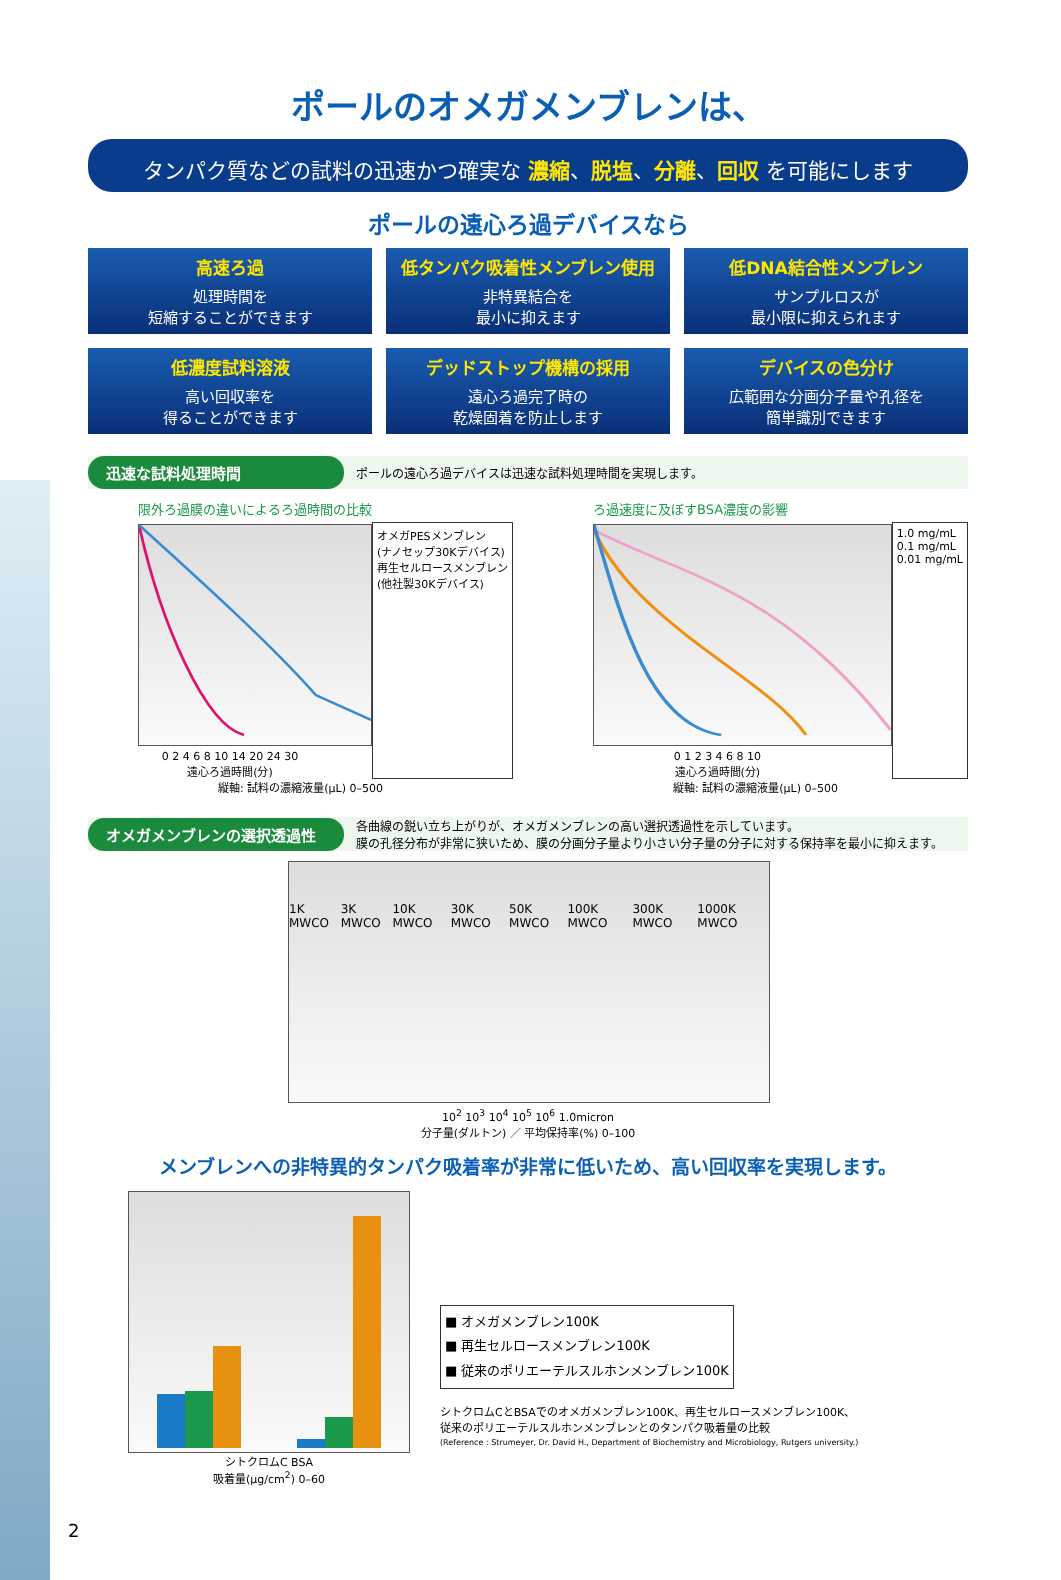ポールのオメガメンブレンは、
タンパク質などの試料の迅速かつ確実な 濃縮、脱塩、分離、回収 を可能にします
ポールの遠心ろ過デバイスなら
高速ろ過
処理時間を
短縮することができます
低タンパク吸着性メンブレン使用
非特異結合を
最小に抑えます
低DNA結合性メンブレン
サンプルロスが
最小限に抑えられます
低濃度試料溶液
高い回収率を
得ることができます
デッドストップ機構の採用
遠心ろ過完了時の
乾燥固着を防止します
デバイスの色分け
広範囲な分画分子量や孔径を
簡単識別できます
迅速な試料処理時間 ポールの遠心ろ過デバイスは迅速な試料処理時間を実現します。
限外ろ過膜の違いによるろ過時間の比較
0 2 4 6 8 10 14 20 24 30
遠心ろ過時間(分)
オメガPESメンブレン
(ナノセップ30Kデバイス)
再生セルロースメンブレン
(他社製30Kデバイス)
縦軸: 試料の濃縮液量(μL) 0–500
ろ過速度に及ぼすBSA濃度の影響
0 1 2 3 4 6 8 10
遠心ろ過時間(分)
1.0 mg/mL
0.1 mg/mL
0.01 mg/mL
縦軸: 試料の濃縮液量(μL) 0–500
オメガメンブレンの選択透過性 各曲線の鋭い立ち上がりが、オメガメンブレンの高い選択透過性を示しています。
膜の孔径分布が非常に狭いため、膜の分画分子量より小さい分子量の分子に対する保持率を最小に抑えます。
1K MWCO 3K MWCO 10K MWCO 30K MWCO 50K MWCO 100K MWCO 300K MWCO 1000K MWCO
10<sup>2</sup> 10<sup>3</sup> 10<sup>4</sup> 10<sup>5</sup> 10<sup>6</sup> 1.0micron
分子量(ダルトン) ／ 平均保持率(%) 0–100
メンブレンへの非特異的タンパク吸着率が非常に低いため、高い回収率を実現します。
シトクロムC BSA
吸着量(μg/cm<sup>2</sup>) 0–60
■ オメガメンブレン100K
■ 再生セルロースメンブレン100K
■ 従来のポリエーテルスルホンメンブレン100K
シトクロムCとBSAでのオメガメンブレン100K、再生セルロースメンブレン100K、
従来のポリエーテルスルホンメンブレンとのタンパク吸着量の比較
(Reference : Strumeyer, Dr. David H., Department of Biochemistry and Microbiology, Rutgers university.)
2